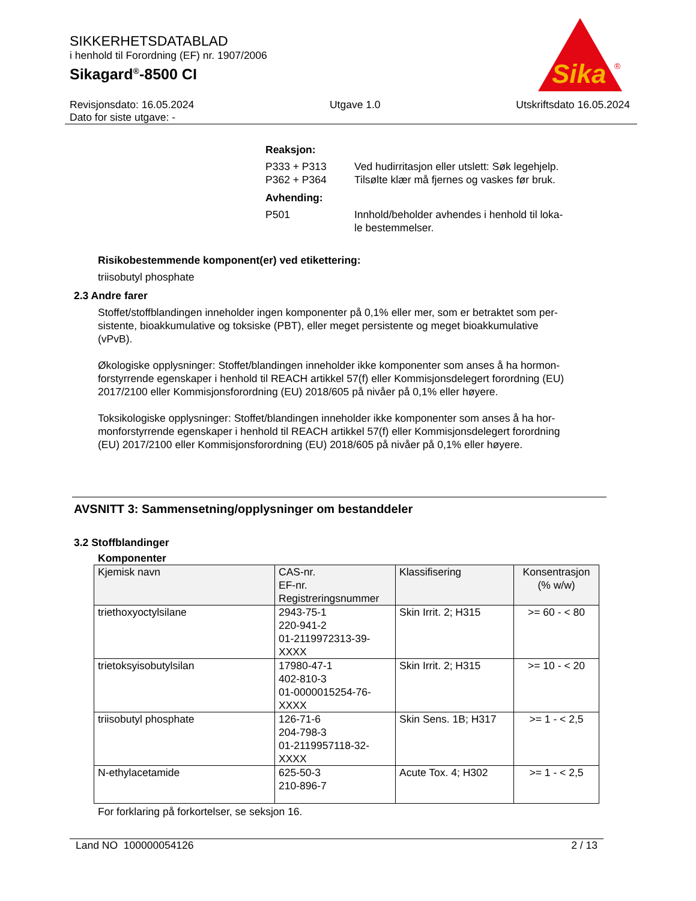SIKKERHETSDATABLAD
i henhold til Forordning (EF) nr. 1907/2006
Sikagard<sup>®</sup>-8500 CI
Sika
®
Revisjonsdato: 16.05.2024
Dato for siste utgave: -
Utgave 1.0 Utskriftsdato 16.05.2024
| Reaksjon: | |
| P333 + P313 | Ved hudirritasjon eller utslett: Søk legehjelp. |
| P362 + P364 | Tilsølte klær må fjernes og vaskes før bruk. |
| Avhending: | |
| P501 | Innhold/beholder avhendes i henhold til loka- le bestemmelser. |
Risikobestemmende komponent(er) ved etikettering:
triisobutyl phosphate
2.3 Andre farer
Stoffet/stoffblandingen inneholder ingen komponenter på 0,1% eller mer, som er betraktet som per-
sistente, bioakkumulative og toksiske (PBT), eller meget persistente og meget bioakkumulative
(vPvB).
Økologiske opplysninger: Stoffet/blandingen inneholder ikke komponenter som anses å ha hormon-
forstyrrende egenskaper i henhold til REACH artikkel 57(f) eller Kommisjonsdelegert forordning (EU)
2017/2100 eller Kommisjonsforordning (EU) 2018/605 på nivåer på 0,1% eller høyere.
Toksikologiske opplysninger: Stoffet/blandingen inneholder ikke komponenter som anses å ha hor-
monforstyrrende egenskaper i henhold til REACH artikkel 57(f) eller Kommisjonsdelegert forordning
(EU) 2017/2100 eller Kommisjonsforordning (EU) 2018/605 på nivåer på 0,1% eller høyere.
AVSNITT 3: Sammensetning/opplysninger om bestanddeler
3.2 Stoffblandinger
Komponenter
| Kjemisk navn | CAS-nr. EF-nr. Registreringsnummer | Klassifisering | Konsentrasjon (% w/w) |
| --- | --- | --- | --- |
| triethoxyoctylsilane | 2943-75-1 220-941-2 01-2119972313-39- XXXX | Skin Irrit. 2; H315 | >= 60 - < 80 |
| trietoksyisobutylsilan | 17980-47-1 402-810-3 01-0000015254-76- XXXX | Skin Irrit. 2; H315 | >= 10 - < 20 |
| triisobutyl phosphate | 126-71-6 204-798-3 01-2119957118-32- XXXX | Skin Sens. 1B; H317 | >= 1 - < 2,5 |
| N-ethylacetamide | 625-50-3 210-896-7 | Acute Tox. 4; H302 | >= 1 - < 2,5 |
For forklaring på forkortelser, se seksjon 16.
Land NO 100000054126 2 / 13